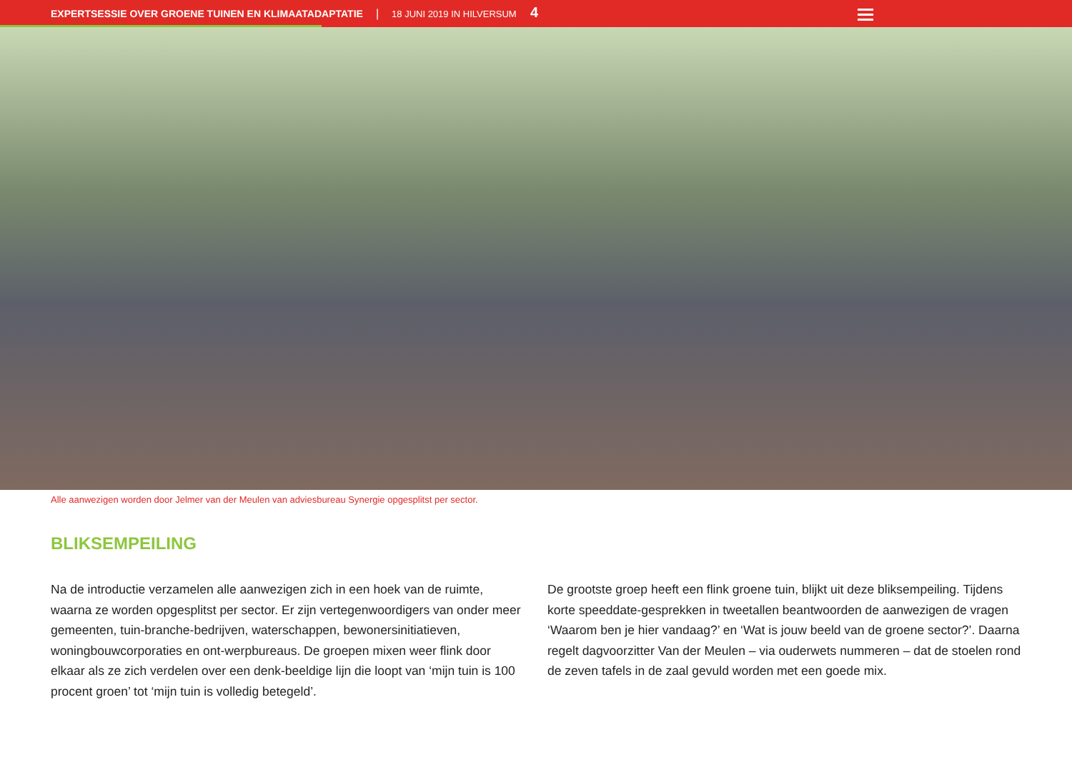EXPERTSESSIE OVER GROENE TUINEN EN KLIMAATADAPTATIE | 18 JUNI 2019 IN HILVERSUM 4
Alle aanwezigen worden door Jelmer van der Meulen van adviesbureau Synergie opgesplitst per sector.
BLIKSEMPEILING
Na de introductie verzamelen alle aanwezigen zich in een hoek van de ruimte, waarna ze worden opgesplitst per sector. Er zijn vertegenwoordigers van onder meer gemeenten, tuin-branche-bedrijven, waterschappen, bewonersinitiatieven, woningbouwcorporaties en ont-werpbureaus. De groepen mixen weer flink door elkaar als ze zich verdelen over een denk-beeldige lijn die loopt van ‘mijn tuin is 100 procent groen’ tot ‘mijn tuin is volledig betegeld’.
De grootste groep heeft een flink groene tuin, blijkt uit deze bliksempeiling. Tijdens korte speeddate-gesprekken in tweetallen beantwoorden de aanwezigen de vragen ‘Waarom ben je hier vandaag?’ en ‘Wat is jouw beeld van de groene sector?’. Daarna regelt dagvoorzitter Van der Meulen – via ouderwets nummeren – dat de stoelen rond de zeven tafels in de zaal gevuld worden met een goede mix.